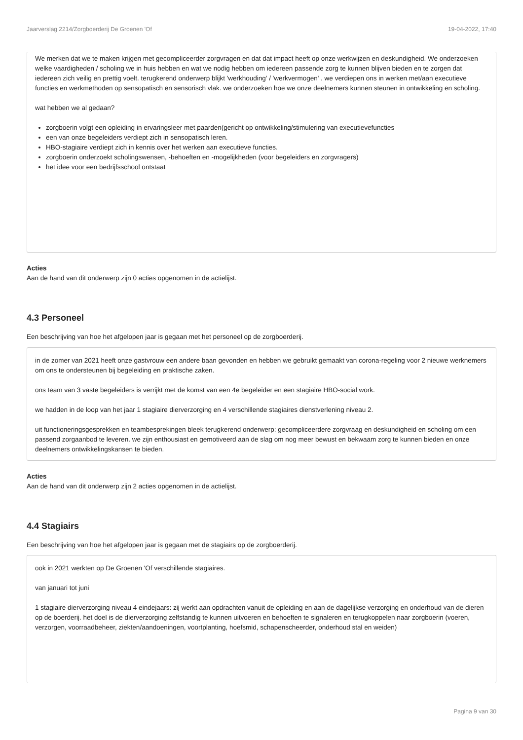Jaarverslag 2214/Zorgboerderij De Groenen 'Of 19-04-2022, 17:40
We merken dat we te maken krijgen met gecompliceerder zorgvragen en dat dat impact heeft op onze werkwijzen en deskundigheid. We onderzoeken welke vaardigheden / scholing we in huis hebben en wat we nodig hebben om iedereen passende zorg te kunnen blijven bieden en te zorgen dat iedereen zich veilig en prettig voelt. terugkerend onderwerp blijkt 'werkhouding' / 'werkvermogen' . we verdiepen ons in werken met/aan executieve functies en werkmethoden op sensopatisch en sensorisch vlak. we onderzoeken hoe we onze deelnemers kunnen steunen in ontwikkeling en scholing.
wat hebben we al gedaan?
zorgboerin volgt een opleiding in ervaringsleer met paarden(gericht op ontwikkeling/stimulering van executievefuncties
een van onze begeleiders verdiept zich in sensopatisch leren.
HBO-stagiaire verdiept zich in kennis over het werken aan executieve functies.
zorgboerin onderzoekt scholingswensen, -behoeften en -mogelijkheden (voor begeleiders en zorgvragers)
het idee voor een bedrijfsschool ontstaat
Acties
Aan de hand van dit onderwerp zijn 0 acties opgenomen in de actielijst.
4.3 Personeel
Een beschrijving van hoe het afgelopen jaar is gegaan met het personeel op de zorgboerderij.
in de zomer van 2021 heeft onze gastvrouw een andere baan gevonden en hebben we gebruikt gemaakt van corona-regeling voor 2 nieuwe werknemers om ons te ondersteunen bij begeleiding en praktische zaken.
ons team van 3 vaste begeleiders is verrijkt met de komst van een 4e begeleider en een stagiaire HBO-social work.
we hadden in de loop van het jaar 1 stagiaire dierverzorging en 4 verschillende stagiaires dienstverlening niveau 2.
uit functioneringsgesprekken en teambesprekingen bleek terugkerend onderwerp: gecompliceerdere zorgvraag en deskundigheid en scholing om een passend zorgaanbod te leveren. we zijn enthousiast en gemotiveerd aan de slag om nog meer bewust en bekwaam zorg te kunnen bieden en onze deelnemers ontwikkelingskansen te bieden.
Acties
Aan de hand van dit onderwerp zijn 2 acties opgenomen in de actielijst.
4.4 Stagiairs
Een beschrijving van hoe het afgelopen jaar is gegaan met de stagiairs op de zorgboerderij.
ook in 2021 werkten op De Groenen 'Of verschillende stagiaires.
van januari tot juni
1 stagiaire dierverzorging niveau 4 eindejaars: zij werkt aan opdrachten vanuit de opleiding en aan de dagelijkse verzorging en onderhoud van de dieren op de boerderij. het doel is de dierverzorging zelfstandig te kunnen uitvoeren en behoeften te signaleren en terugkoppelen naar zorgboerin (voeren, verzorgen, voorraadbeheer, ziekten/aandoeningen, voortplanting, hoefsmid, schapenscheerder, onderhoud stal en weiden)
Pagina 9 van 30